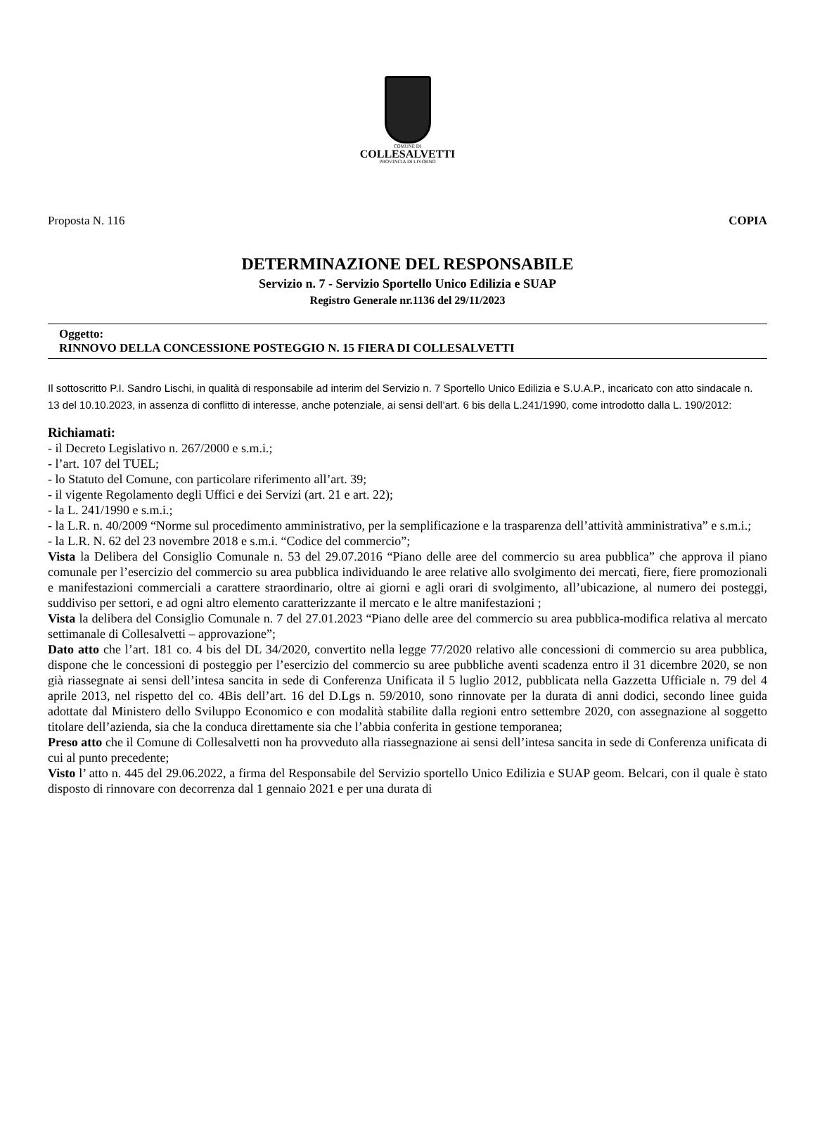COMUNE DI
COLLESALVETTI
PROVINCIA DI LIVORNO
Proposta N. 116 COPIA
DETERMINAZIONE DEL RESPONSABILE
Servizio n. 7 - Servizio Sportello Unico Edilizia e SUAP
Registro Generale nr.1136 del 29/11/2023
Oggetto:
RINNOVO DELLA CONCESSIONE POSTEGGIO N. 15 FIERA DI COLLESALVETTI
Il sottoscritto P.I. Sandro Lischi, in qualità di responsabile ad interim del Servizio n. 7 Sportello Unico Edilizia e S.U.A.P., incaricato con atto sindacale n. 13 del 10.10.2023, in assenza di conflitto di interesse, anche potenziale, ai sensi dell’art. 6 bis della L.241/1990, come introdotto dalla L. 190/2012:
Richiamati:
- il Decreto Legislativo n. 267/2000 e s.m.i.;
- l’art. 107 del TUEL;
- lo Statuto del Comune, con particolare riferimento all’art. 39;
- il vigente Regolamento degli Uffici e dei Servizi (art. 21 e art. 22);
- la L. 241/1990 e s.m.i.;
- la L.R. n. 40/2009 “Norme sul procedimento amministrativo, per la semplificazione e la trasparenza dell’attività amministrativa” e s.m.i.;
- la L.R. N. 62 del 23 novembre 2018 e s.m.i. “Codice del commercio”;
Vista la Delibera del Consiglio Comunale n. 53 del 29.07.2016 “Piano delle aree del commercio su area pubblica” che approva il piano comunale per l’esercizio del commercio su area pubblica individuando le aree relative allo svolgimento dei mercati, fiere, fiere promozionali e manifestazioni commerciali a carattere straordinario, oltre ai giorni e agli orari di svolgimento, all’ubicazione, al numero dei posteggi, suddiviso per settori, e ad ogni altro elemento caratterizzante il mercato e le altre manifestazioni ;
Vista la delibera del Consiglio Comunale n. 7 del 27.01.2023 “Piano delle aree del commercio su area pubblica-modifica relativa al mercato settimanale di Collesalvetti – approvazione”;
Dato atto che l’art. 181 co. 4 bis del DL 34/2020, convertito nella legge 77/2020 relativo alle concessioni di commercio su area pubblica, dispone che le concessioni di posteggio per l’esercizio del commercio su aree pubbliche aventi scadenza entro il 31 dicembre 2020, se non già riassegnate ai sensi dell’intesa sancita in sede di Conferenza Unificata il 5 luglio 2012, pubblicata nella Gazzetta Ufficiale n. 79 del 4 aprile 2013, nel rispetto del co. 4Bis dell’art. 16 del D.Lgs n. 59/2010, sono rinnovate per la durata di anni dodici, secondo linee guida adottate dal Ministero dello Sviluppo Economico e con modalità stabilite dalla regioni entro settembre 2020, con assegnazione al soggetto titolare dell’azienda, sia che la conduca direttamente sia che l’abbia conferita in gestione temporanea;
Preso atto che il Comune di Collesalvetti non ha provveduto alla riassegnazione ai sensi dell’intesa sancita in sede di Conferenza unificata di cui al punto precedente;
Visto l’ atto n. 445 del 29.06.2022, a firma del Responsabile del Servizio sportello Unico Edilizia e SUAP geom. Belcari, con il quale è stato disposto di rinnovare con decorrenza dal 1 gennaio 2021 e per una durata di